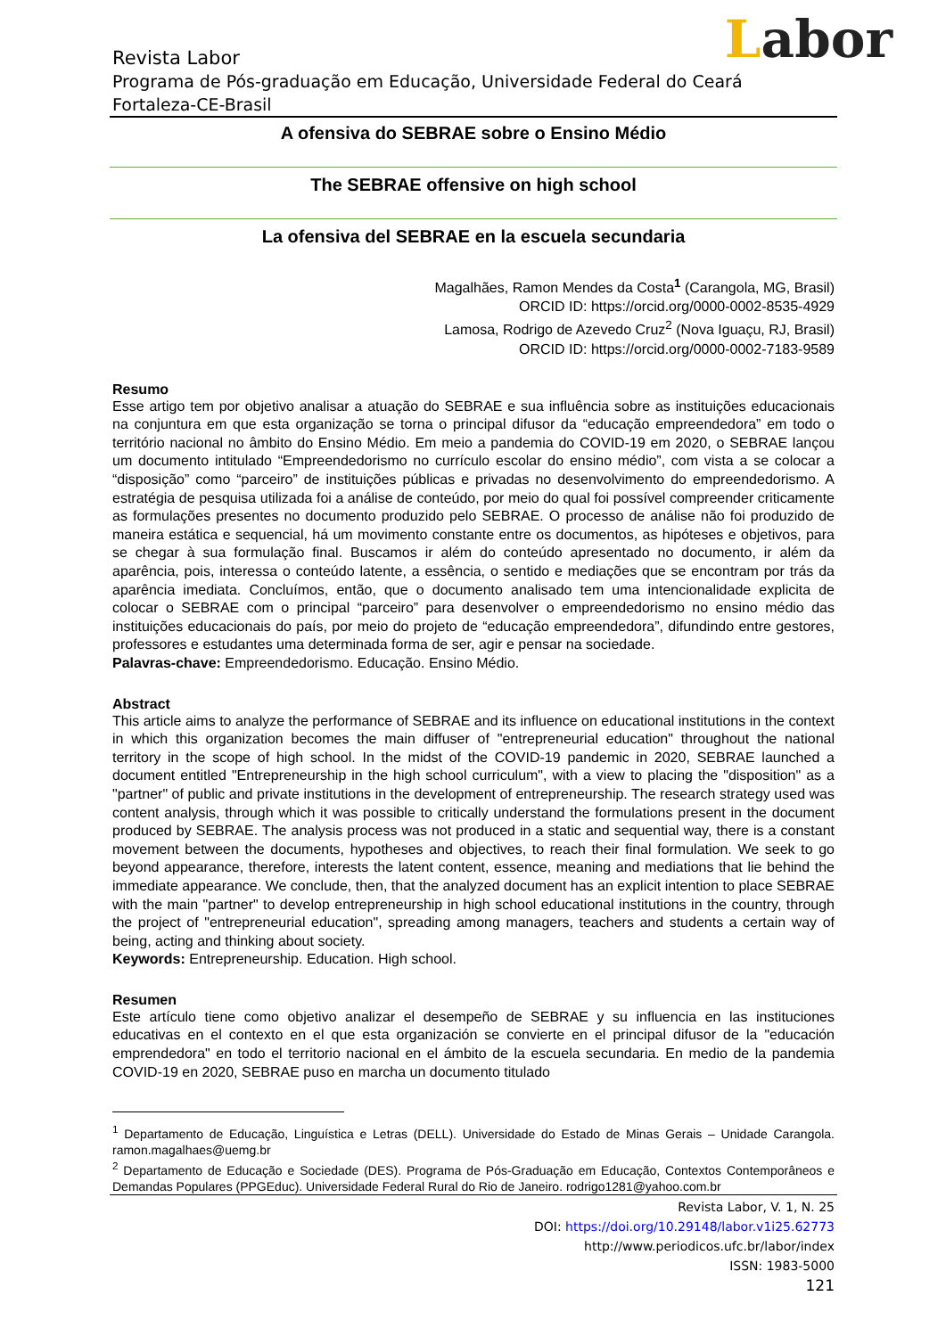Labor
Revista Labor
Programa de Pós-graduação em Educação, Universidade Federal do Ceará
Fortaleza-CE-Brasil
A ofensiva do SEBRAE sobre o Ensino Médio
The SEBRAE offensive on high school
La ofensiva del SEBRAE en la escuela secundaria
Magalhães, Ramon Mendes da Costa<sup>1</sup> (Carangola, MG, Brasil)
ORCID ID: https://orcid.org/0000-0002-8535-4929
Lamosa, Rodrigo de Azevedo Cruz<sup>2</sup> (Nova Iguaçu, RJ, Brasil)
ORCID ID: https://orcid.org/0000-0002-7183-9589
Resumo
Esse artigo tem por objetivo analisar a atuação do SEBRAE e sua influência sobre as instituições educacionais na conjuntura em que esta organização se torna o principal difusor da “educação empreendedora” em todo o território nacional no âmbito do Ensino Médio. Em meio a pandemia do COVID-19 em 2020, o SEBRAE lançou um documento intitulado “Empreendedorismo no currículo escolar do ensino médio”, com vista a se colocar a “disposição” como “parceiro” de instituições públicas e privadas no desenvolvimento do empreendedorismo. A estratégia de pesquisa utilizada foi a análise de conteúdo, por meio do qual foi possível compreender criticamente as formulações presentes no documento produzido pelo SEBRAE. O processo de análise não foi produzido de maneira estática e sequencial, há um movimento constante entre os documentos, as hipóteses e objetivos, para se chegar à sua formulação final. Buscamos ir além do conteúdo apresentado no documento, ir além da aparência, pois, interessa o conteúdo latente, a essência, o sentido e mediações que se encontram por trás da aparência imediata. Concluímos, então, que o documento analisado tem uma intencionalidade explicita de colocar o SEBRAE com o principal “parceiro” para desenvolver o empreendedorismo no ensino médio das instituições educacionais do país, por meio do projeto de “educação empreendedora”, difundindo entre gestores, professores e estudantes uma determinada forma de ser, agir e pensar na sociedade.
Palavras-chave: Empreendedorismo. Educação. Ensino Médio.
Abstract
This article aims to analyze the performance of SEBRAE and its influence on educational institutions in the context in which this organization becomes the main diffuser of "entrepreneurial education" throughout the national territory in the scope of high school. In the midst of the COVID-19 pandemic in 2020, SEBRAE launched a document entitled "Entrepreneurship in the high school curriculum", with a view to placing the "disposition" as a "partner" of public and private institutions in the development of entrepreneurship. The research strategy used was content analysis, through which it was possible to critically understand the formulations present in the document produced by SEBRAE. The analysis process was not produced in a static and sequential way, there is a constant movement between the documents, hypotheses and objectives, to reach their final formulation. We seek to go beyond appearance, therefore, interests the latent content, essence, meaning and mediations that lie behind the immediate appearance. We conclude, then, that the analyzed document has an explicit intention to place SEBRAE with the main "partner" to develop entrepreneurship in high school educational institutions in the country, through the project of "entrepreneurial education", spreading among managers, teachers and students a certain way of being, acting and thinking about society.
Keywords: Entrepreneurship. Education. High school.
Resumen
Este artículo tiene como objetivo analizar el desempeño de SEBRAE y su influencia en las instituciones educativas en el contexto en el que esta organización se convierte en el principal difusor de la "educación emprendedora" en todo el territorio nacional en el ámbito de la escuela secundaria. En medio de la pandemia COVID-19 en 2020, SEBRAE puso en marcha un documento titulado
<sup>1</sup> Departamento de Educação, Linguística e Letras (DELL). Universidade do Estado de Minas Gerais – Unidade Carangola. ramon.magalhaes@uemg.br
<sup>2</sup> Departamento de Educação e Sociedade (DES). Programa de Pós-Graduação em Educação, Contextos Contemporâneos e Demandas Populares (PPGEduc). Universidade Federal Rural do Rio de Janeiro. rodrigo1281@yahoo.com.br
Revista Labor, V. 1, N. 25
DOI: https://doi.org/10.29148/labor.v1i25.62773
http://www.periodicos.ufc.br/labor/index
ISSN: 1983-5000
121